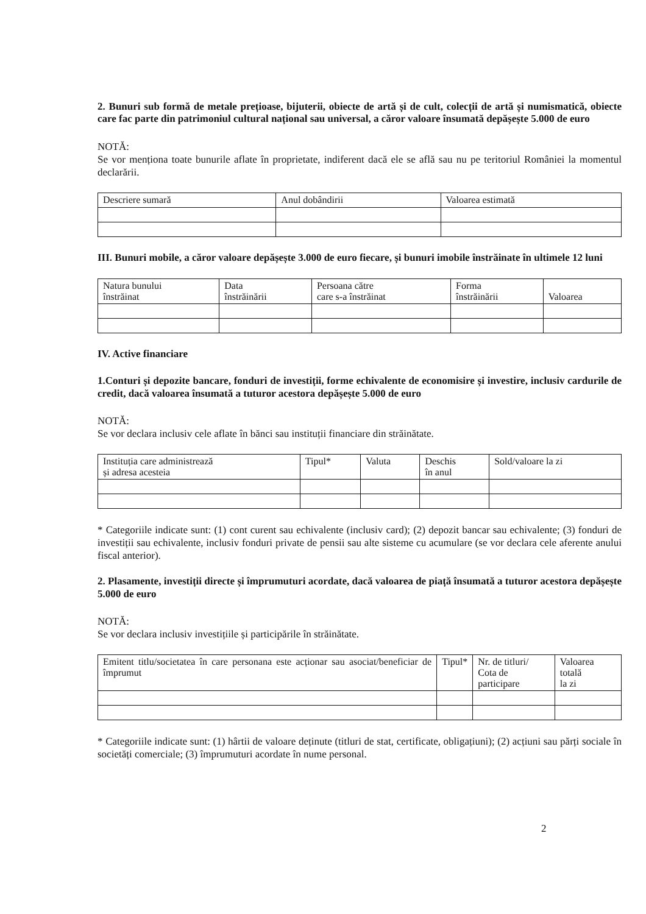2. Bunuri sub formă de metale prețioase, bijuterii, obiecte de artă și de cult, colecții de artă și numismatică, obiecte care fac parte din patrimoniul cultural național sau universal, a căror valoare însumată depășește 5.000 de euro
NOTĂ:
Se vor menționa toate bunurile aflate în proprietate, indiferent dacă ele se află sau nu pe teritoriul României la momentul declarării.
| Descriere sumară | Anul dobândirii | Valoarea estimată |
III. Bunuri mobile, a căror valoare depășește 3.000 de euro fiecare, și bunuri imobile înstrăinate în ultimele 12 luni
| Natura bunului înstrăinat | Data înstrăinării | Persoana către care s-a înstrăinat | Forma înstrăinării | Valoarea |
IV. Active financiare
1.Conturi și depozite bancare, fonduri de investiții, forme echivalente de economisire și investire, inclusiv cardurile de credit, dacă valoarea însumată a tuturor acestora depășește 5.000 de euro
NOTĂ:
Se vor declara inclusiv cele aflate în bănci sau instituții financiare din străinătate.
| Instituția care administrează și adresa acesteia | Tipul* | Valuta | Deschis în anul | Sold/valoare la zi |
* Categoriile indicate sunt: (1) cont curent sau echivalente (inclusiv card); (2) depozit bancar sau echivalente; (3) fonduri de investiții sau echivalente, inclusiv fonduri private de pensii sau alte sisteme cu acumulare (se vor declara cele aferente anului fiscal anterior).
2. Plasamente, investiții directe și împrumuturi acordate, dacă valoarea de piață însumată a tuturor acestora depășește 5.000 de euro
NOTĂ:
Se vor declara inclusiv investițiile și participările în străinătate.
| Emitent titlu/societatea în care personana este acționar sau asociat/beneficiar de împrumut | Tipul* | Nr. de titluri/ Cota de participare | Valoarea totală la zi |
* Categoriile indicate sunt: (1) hârtii de valoare deținute (titluri de stat, certificate, obligațiuni); (2) acțiuni sau părți sociale în societăți comerciale; (3) împrumuturi acordate în nume personal.
2